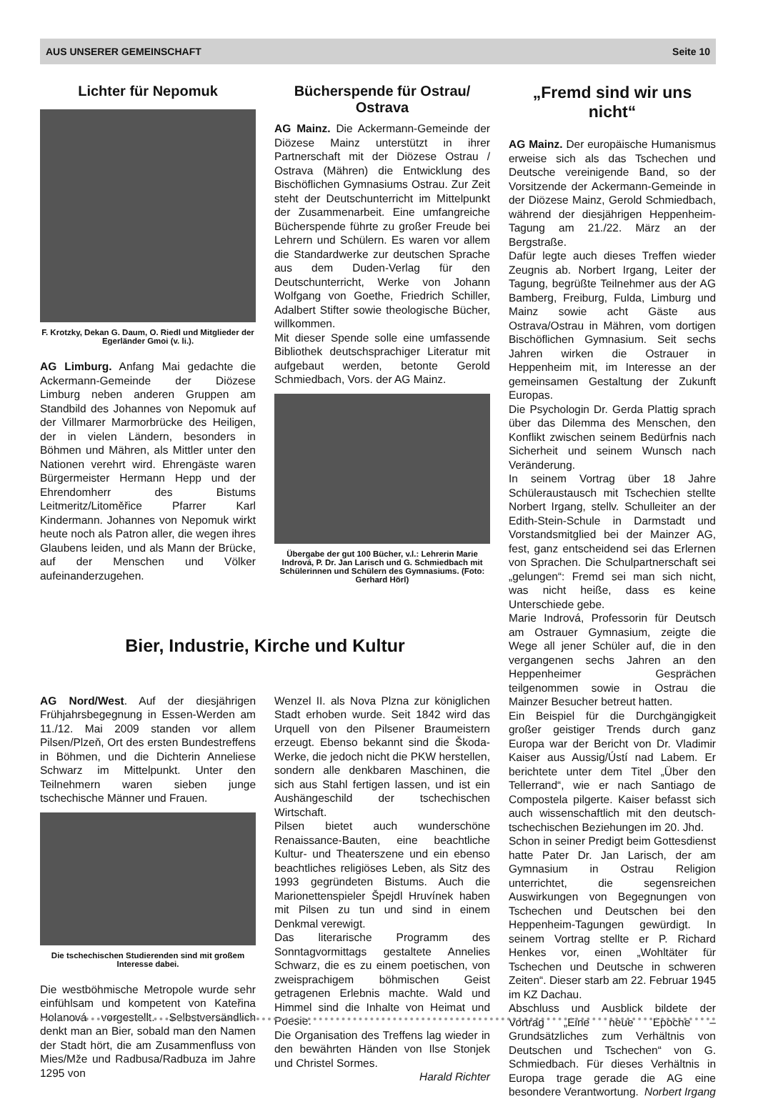AUS UNSERER GEMEINSCHAFT Seite 10
Lichter für Nepomuk
F. Krotzky, Dekan G. Daum, O. Riedl und Mitglieder der Egerländer Gmoi (v. li.).
AG Limburg. Anfang Mai gedachte die Ackermann-Gemeinde der Diözese Limburg neben anderen Gruppen am Standbild des Johannes von Nepomuk auf der Villmarer Marmorbrücke des Heiligen, der in vielen Ländern, besonders in Böhmen und Mähren, als Mittler unter den Nationen verehrt wird. Ehrengäste waren Bürgermeister Hermann Hepp und der Ehrendomherr des Bistums Leitmeritz/Litoměřice Pfarrer Karl Kindermann. Johannes von Nepomuk wirkt heute noch als Patron aller, die wegen ihres Glaubens leiden, und als Mann der Brücke, auf der Menschen und Völker aufeinanderzugehen.
Bücherspende für Ostrau/ Ostrava
AG Mainz. Die Ackermann-Gemeinde der Diözese Mainz unterstützt in ihrer Partnerschaft mit der Diözese Ostrau / Ostrava (Mähren) die Entwicklung des Bischöflichen Gymnasiums Ostrau. Zur Zeit steht der Deutschunterricht im Mittelpunkt der Zusammenarbeit. Eine umfangreiche Bücherspende führte zu großer Freude bei Lehrern und Schülern. Es waren vor allem die Standardwerke zur deutschen Sprache aus dem Duden-Verlag für den Deutschunterricht, Werke von Johann Wolfgang von Goethe, Friedrich Schiller, Adalbert Stifter sowie theologische Bücher, willkommen.
Mit dieser Spende solle eine umfassende Bibliothek deutschsprachiger Literatur mit aufgebaut werden, betonte Gerold Schmiedbach, Vors. der AG Mainz.
Übergabe der gut 100 Bücher, v.l.: Lehrerin Marie Indrová, P. Dr. Jan Larisch und G. Schmiedbach mit Schülerinnen und Schülern des Gymnasiums. (Foto: Gerhard Hörl)
Bier, Industrie, Kirche und Kultur
AG Nord/West. Auf der diesjährigen Frühjahrsbegegnung in Essen-Werden am 11./12. Mai 2009 standen vor allem Pilsen/Plzeň, Ort des ersten Bundestreffens in Böhmen, und die Dichterin Anneliese Schwarz im Mittelpunkt. Unter den Teilnehmern waren sieben junge tschechische Männer und Frauen.
Die tschechischen Studierenden sind mit großem Interesse dabei.
Die westböhmische Metropole wurde sehr einfühlsam und kompetent von Kateřina Holanová vorgestellt. Selbstversändlich denkt man an Bier, sobald man den Namen der Stadt hört, die am Zusammenfluss von Mies/Mže und Radbusa/Radbuza im Jahre 1295 von
Wenzel II. als Nova Plzna zur königlichen Stadt erhoben wurde. Seit 1842 wird das Urquell von den Pilsener Braumeistern erzeugt. Ebenso bekannt sind die Škoda-Werke, die jedoch nicht die PKW herstellen, sondern alle denkbaren Maschinen, die sich aus Stahl fertigen lassen, und ist ein Aushängeschild der tschechischen Wirtschaft.
Pilsen bietet auch wunderschöne Renaissance-Bauten, eine beachtliche Kultur- und Theaterszene und ein ebenso beachtliches religiöses Leben, als Sitz des 1993 gegründeten Bistums. Auch die Marionettenspieler Špejdl Hruvínek haben mit Pilsen zu tun und sind in einem Denkmal verewigt.
Das literarische Programm des Sonntagvormittags gestaltete Annelies Schwarz, die es zu einem poetischen, von zweisprachigem böhmischen Geist getragenen Erlebnis machte. Wald und Himmel sind die Inhalte von Heimat und Poesie.
Die Organisation des Treffens lag wieder in den bewährten Händen von Ilse Stonjek und Christel Sormes.
Harald Richter
„Fremd sind wir uns nicht“
AG Mainz. Der europäische Humanismus erweise sich als das Tschechen und Deutsche vereinigende Band, so der Vorsitzende der Ackermann-Gemeinde in der Diözese Mainz, Gerold Schmiedbach, während der diesjährigen Heppenheim-Tagung am 21./22. März an der Bergstraße.
Dafür legte auch dieses Treffen wieder Zeugnis ab. Norbert Irgang, Leiter der Tagung, begrüßte Teilnehmer aus der AG Bamberg, Freiburg, Fulda, Limburg und Mainz sowie acht Gäste aus Ostrava/Ostrau in Mähren, vom dortigen Bischöflichen Gymnasium. Seit sechs Jahren wirken die Ostrauer in Heppenheim mit, im Interesse an der gemeinsamen Gestaltung der Zukunft Europas.
Die Psychologin Dr. Gerda Plattig sprach über das Dilemma des Menschen, den Konflikt zwischen seinem Bedürfnis nach Sicherheit und seinem Wunsch nach Veränderung.
In seinem Vortrag über 18 Jahre Schüleraustausch mit Tschechien stellte Norbert Irgang, stellv. Schulleiter an der Edith-Stein-Schule in Darmstadt und Vorstandsmitglied bei der Mainzer AG, fest, ganz entscheidend sei das Erlernen von Sprachen. Die Schulpartnerschaft sei „gelungen“: Fremd sei man sich nicht, was nicht heiße, dass es keine Unterschiede gebe.
Marie Indrová, Professorin für Deutsch am Ostrauer Gymnasium, zeigte die Wege all jener Schüler auf, die in den vergangenen sechs Jahren an den Heppenheimer Gesprächen teilgenommen sowie in Ostrau die Mainzer Besucher betreut hatten.
Ein Beispiel für die Durchgängigkeit großer geistiger Trends durch ganz Europa war der Bericht von Dr. Vladimir Kaiser aus Aussig/Ústí nad Labem. Er berichtete unter dem Titel „Über den Tellerrand“, wie er nach Santiago de Compostela pilgerte. Kaiser befasst sich auch wissenschaftlich mit den deutsch-tschechischen Beziehungen im 20. Jhd.
Schon in seiner Predigt beim Gottesdienst hatte Pater Dr. Jan Larisch, der am Gymnasium in Ostrau Religion unterrichtet, die segensreichen Auswirkungen von Begegnungen von Tschechen und Deutschen bei den Heppenheim-Tagungen gewürdigt. In seinem Vortrag stellte er P. Richard Henkes vor, einen „Wohltäter für Tschechen und Deutsche in schweren Zeiten“. Dieser starb am 22. Februar 1945 im KZ Dachau.
Abschluss und Ausblick bildete der Vortrag „Eine neue Epoche – Grundsätzliches zum Verhältnis von Deutschen und Tschechen“ von G. Schmiedbach. Für dieses Verhältnis in Europa trage gerade die AG eine besondere Verantwortung. Norbert Irgang